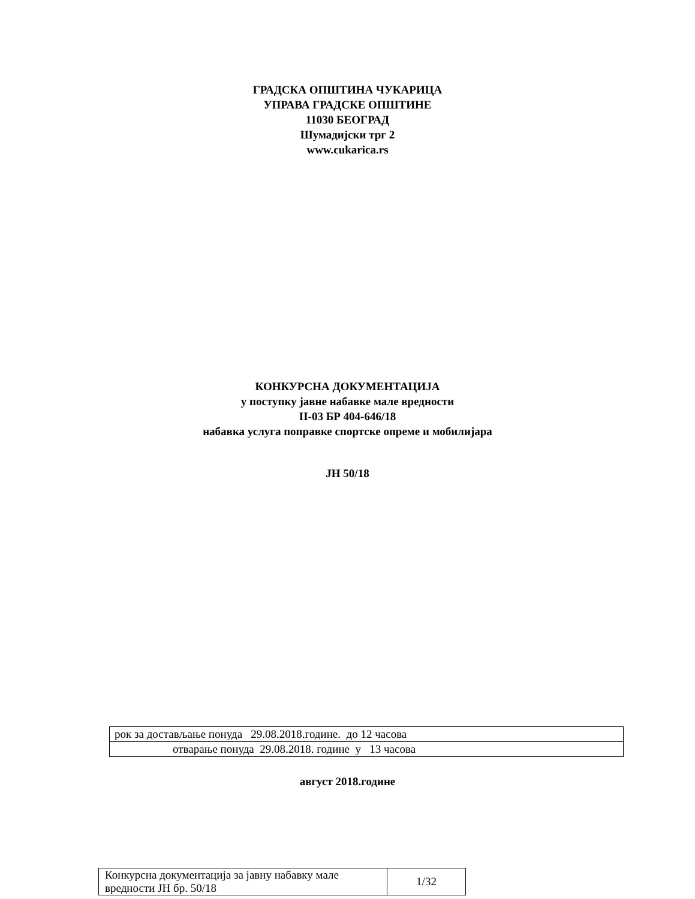ГРАДСКА ОПШТИНА ЧУКАРИЦА
УПРАВА ГРАДСКЕ ОПШТИНЕ
11030 БЕОГРАД
Шумадијски трг 2
www.cukarica.rs
КОНКУРСНА ДОКУМЕНТАЦИЈА
у поступку јавне набавке мале вредности
II-03 БР 404-646/18
набавка услуга поправке спортске опреме и мобилијара
ЈН 50/18
| рок за достављање понуда 29.08.2018.године. до 12 часова |
| отварање понуда 29.08.2018. године у 13 часова |
август 2018.године
| Конкурсна документација за јавну набавку мале вредности ЈН бр. 50/18 | 1/32 |